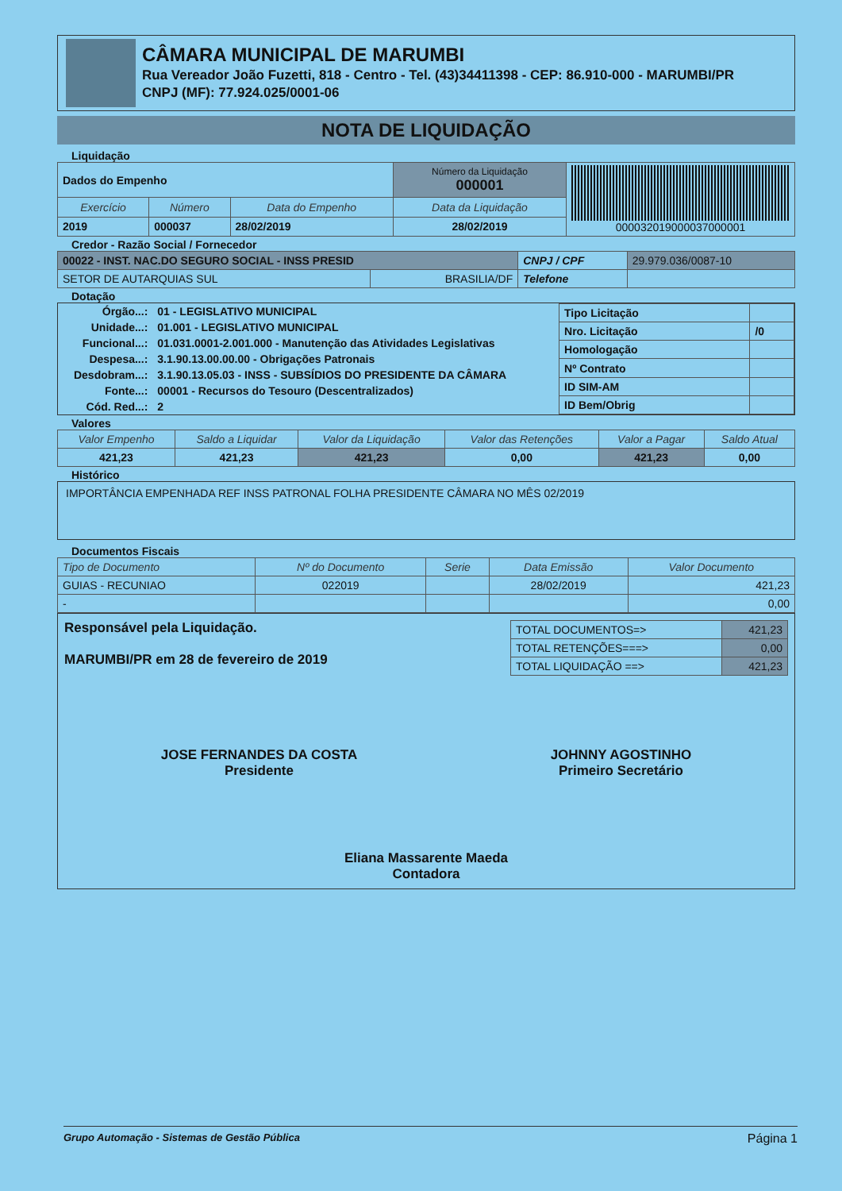CÂMARA MUNICIPAL DE MARUMBI
Rua Vereador João Fuzetti, 818 - Centro - Tel. (43)34411398 - CEP: 86.910-000 - MARUMBI/PR
CNPJ (MF): 77.924.025/0001-06
NOTA DE LIQUIDAÇÃO
Liquidação
| Dados do Empenho | | | Número da Liquidação 000001 | 000032019000037000001 |
| Exercício | Número | Data do Empenho | Data da Liquidação | |
| 2019 | 000037 | 28/02/2019 | 28/02/2019 | |
Credor - Razão Social / Fornecedor
| 00022 - INST. NAC.DO SEGURO SOCIAL - INSS PRESID | | CNPJ / CPF | 29.979.036/0087-10 |
| SETOR DE AUTARQUIAS SUL | BRASILIA/DF | Telefone | |
Dotação
| Órgão...: | 01 - LEGISLATIVO MUNICIPAL |
| Unidade...: | 01.001 - LEGISLATIVO MUNICIPAL |
| Funcional...: | 01.031.0001-2.001.000 - Manutenção das Atividades Legislativas |
| Despesa...: | 3.1.90.13.00.00.00 - Obrigações Patronais |
| Desdobram...: | 3.1.90.13.05.03 - INSS - SUBSÍDIOS DO PRESIDENTE DA CÂMARA |
| Fonte...: | 00001 - Recursos do Tesouro (Descentralizados) |
| Cód. Red...: | 2 |
| Tipo Licitação | |
| Nro. Licitação | /0 |
| Homologação | |
| Nº Contrato | |
| ID SIM-AM | |
| ID Bem/Obrig | |
Valores
| Valor Empenho | Saldo a Liquidar | Valor da Liquidação | Valor das Retenções | Valor a Pagar | Saldo Atual |
| --- | --- | --- | --- | --- | --- |
| 421,23 | 421,23 | 421,23 | 0,00 | 421,23 | 0,00 |
Histórico
IMPORTÂNCIA EMPENHADA REF INSS PATRONAL FOLHA PRESIDENTE CÂMARA NO MÊS 02/2019
Documentos Fiscais
| Tipo de Documento | Nº do Documento | Serie | Data Emissão | Valor Documento |
| --- | --- | --- | --- | --- |
| GUIAS - RECUNIAO | 022019 | | 28/02/2019 | 421,23 |
| - | | | | 0,00 |
Responsável pela Liquidação.
MARUMBI/PR em 28 de fevereiro de 2019
| TOTAL DOCUMENTOS=> | 421,23 |
| TOTAL RETENÇÕES===> | 0,00 |
| TOTAL LIQUIDAÇÃO ==> | 421,23 |
JOSE FERNANDES DA COSTA
Presidente
JOHNNY AGOSTINHO
Primeiro Secretário
Eliana Massarente Maeda
Contadora
Grupo Automação - Sistemas de Gestão Pública Página 1